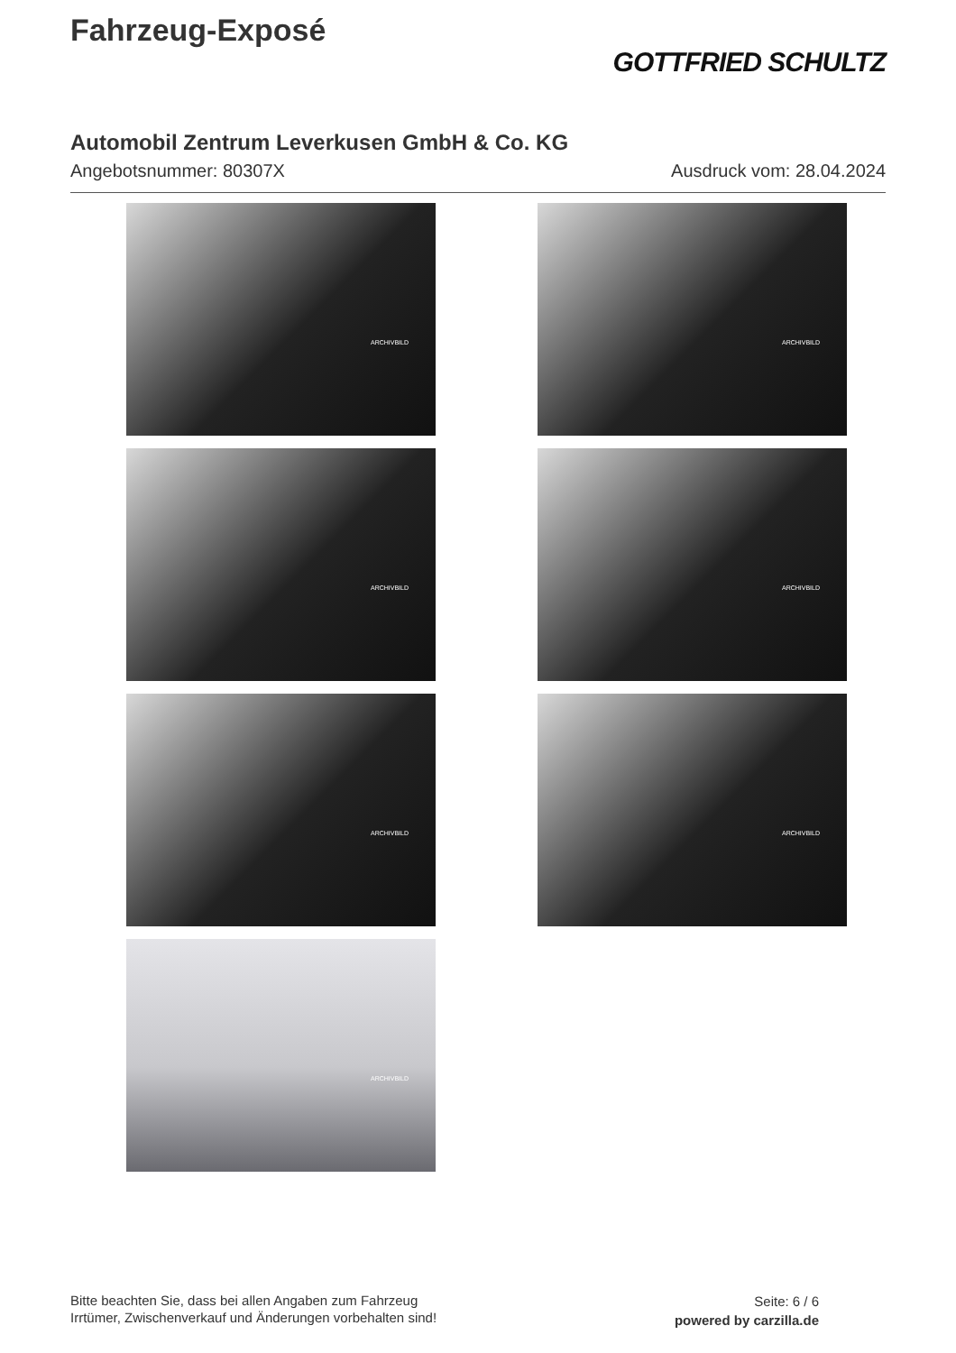Fahrzeug-Exposé
GOTTFRIED SCHULTZ
Automobil Zentrum Leverkusen GmbH & Co. KG
Angebotsnummer: 80307X Ausdruck vom: 28.04.2024
ARCHIVBILD
ARCHIVBILD
ARCHIVBILD
ARCHIVBILD
ARCHIVBILD
ARCHIVBILD
ARCHIVBILD
Bitte beachten Sie, dass bei allen Angaben zum Fahrzeug
Irrtümer, Zwischenverkauf und Änderungen vorbehalten sind!
Seite: 6 / 6
powered by carzilla.de